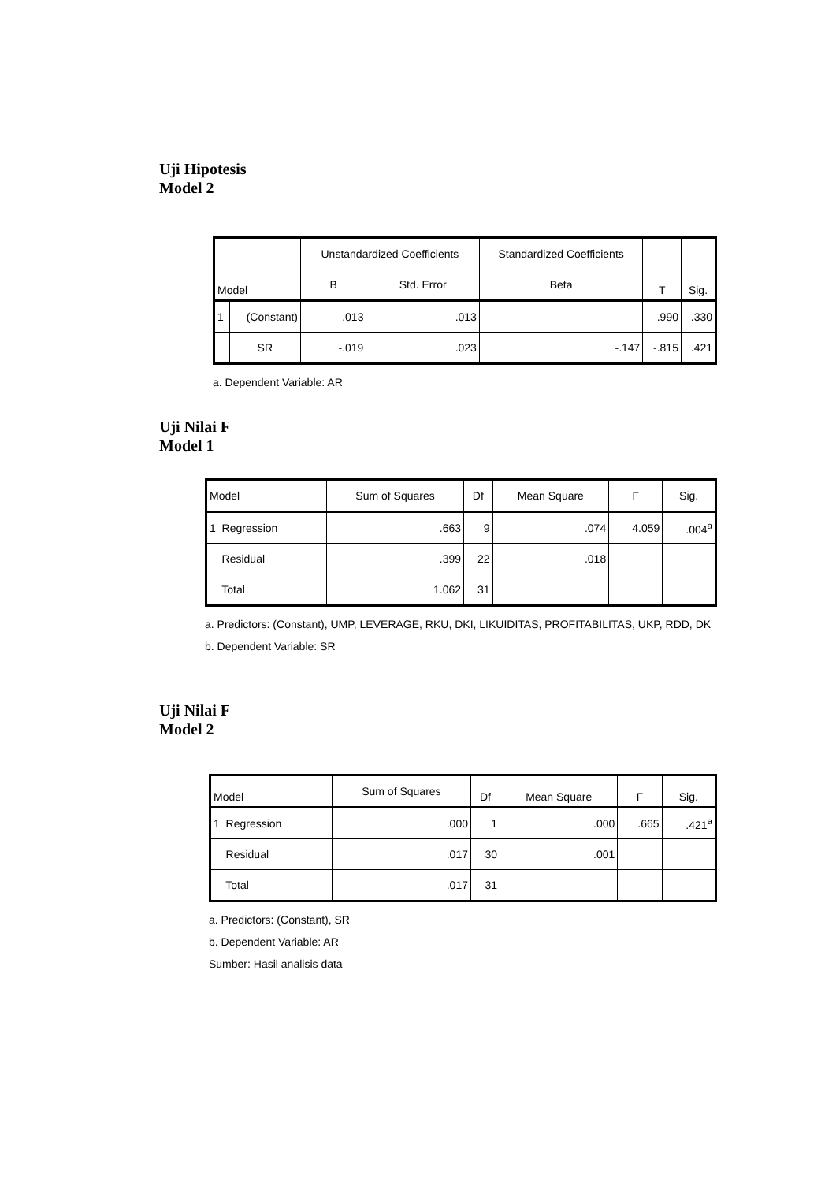Uji Hipotesis
Model 2
| Model | | Unstandardized Coefficients | | Standardized Coefficients | T | Sig. |
| --- | --- | --- | --- | --- | --- | --- |
| | | B | Std. Error | Beta | | |
| 1 | (Constant) | .013 | .013 | | .990 | .330 |
| | SR | -.019 | .023 | -.147 | -.815 | .421 |
a. Dependent Variable: AR
Uji Nilai F
Model 1
| Model | Sum of Squares | Df | Mean Square | F | Sig. |
| --- | --- | --- | --- | --- | --- |
| 1 Regression | .663 | 9 | .074 | 4.059 | .004<sup>a</sup> |
| Residual | .399 | 22 | .018 | | |
| Total | 1.062 | 31 | | | |
a. Predictors: (Constant), UMP, LEVERAGE, RKU, DKI, LIKUIDITAS, PROFITABILITAS, UKP, RDD, DK
b. Dependent Variable: SR
Uji Nilai F
Model 2
| Model | Sum of Squares | Df | Mean Square | F | Sig. |
| --- | --- | --- | --- | --- | --- |
| 1 Regression | .000 | 1 | .000 | .665 | .421<sup>a</sup> |
| Residual | .017 | 30 | .001 | | |
| Total | .017 | 31 | | | |
a. Predictors: (Constant), SR
b. Dependent Variable: AR
Sumber: Hasil analisis data